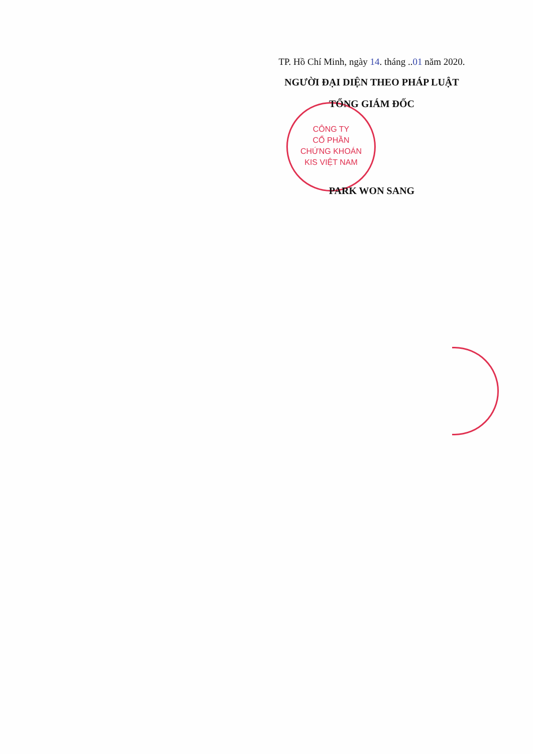CÔNG TY
CỔ PHẦN
CHỨNG KHOÁN
KIS VIỆT NAM
TP. Hồ Chí Minh, ngày 14. tháng ..01 năm 2020.
NGƯỜI ĐẠI DIỆN THEO PHÁP LUẬT
TỔNG GIÁM ĐỐC
PARK WON SANG